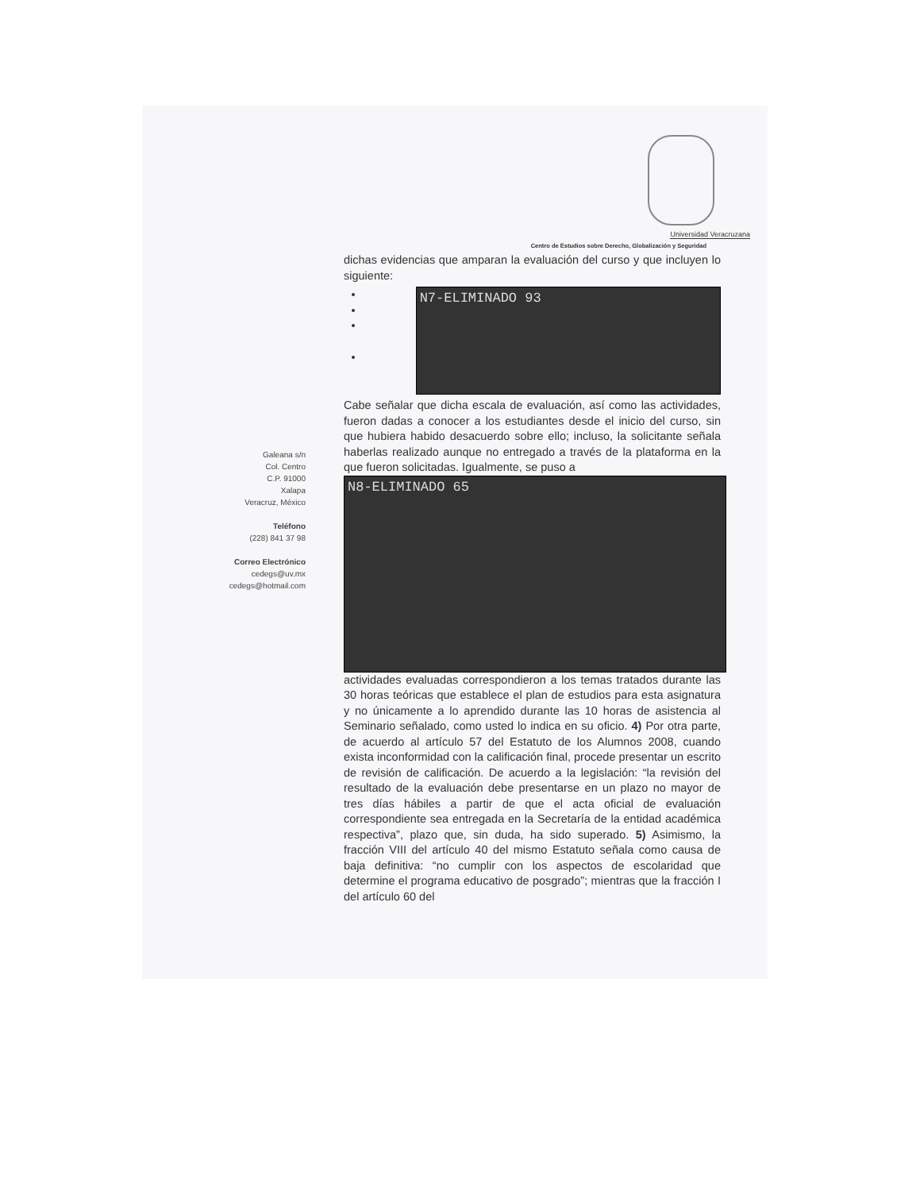Universidad Veracruzana
Centro de Estudios sobre Derecho, Globalización y Seguridad
Galeana s/n
Col. Centro
C.P. 91000
Xalapa
Veracruz, México
Teléfono
(228) 841 37 98
Correo Electrónico
cedegs@uv.mx
cedegs@hotmail.com
dichas evidencias que amparan la evaluación del curso y que incluyen lo siguiente:
N7-ELIMINADO 93
Cabe señalar que dicha escala de evaluación, así como las actividades, fueron dadas a conocer a los estudiantes desde el inicio del curso, sin que hubiera habido desacuerdo sobre ello; incluso, la solicitante señala haberlas realizado aunque no entregado a través de la plataforma en la que fueron solicitadas. Igualmente, se puso a
N8-ELIMINADO 65
actividades evaluadas correspondieron a los temas tratados durante las 30 horas teóricas que establece el plan de estudios para esta asignatura y no únicamente a lo aprendido durante las 10 horas de asistencia al Seminario señalado, como usted lo indica en su oficio. 4) Por otra parte, de acuerdo al artículo 57 del Estatuto de los Alumnos 2008, cuando exista inconformidad con la calificación final, procede presentar un escrito de revisión de calificación. De acuerdo a la legislación: “la revisión del resultado de la evaluación debe presentarse en un plazo no mayor de tres días hábiles a partir de que el acta oficial de evaluación correspondiente sea entregada en la Secretaría de la entidad académica respectiva”, plazo que, sin duda, ha sido superado. 5) Asimismo, la fracción VIII del artículo 40 del mismo Estatuto señala como causa de baja definitiva: “no cumplir con los aspectos de escolaridad que determine el programa educativo de posgrado”; mientras que la fracción I del artículo 60 del